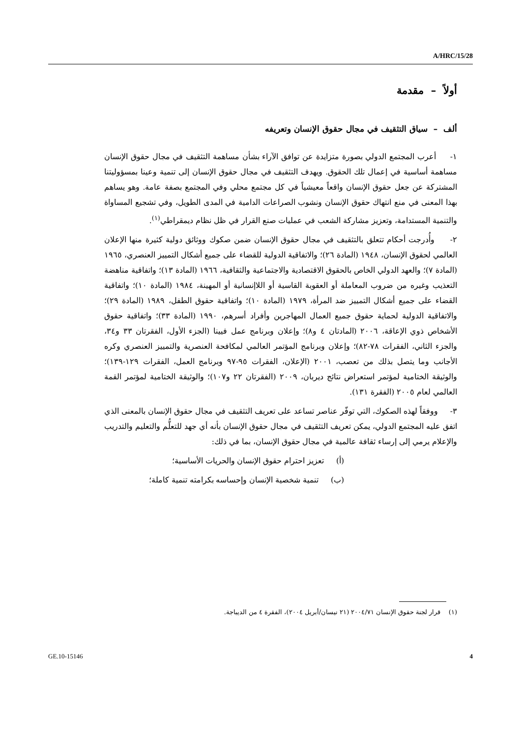A/HRC/15/28
أولاً – مقدمة
ألف – سياق التثقيف في مجال حقوق الإنسان وتعريفه
١- أعرب المجتمع الدولي بصورة متزايدة عن توافق الآراء بشأن مساهمة التثقيف في مجال حقوق الإنسان مساهمة أساسية في إعمال تلك الحقوق. ويهدف التثقيف في مجال حقوق الإنسان إلى تنمية وعينا بمسؤوليتنا المشتركة عن جعل حقوق الإنسان واقعاً معيشياً في كل مجتمع محلي وفي المجتمع بصفة عامة. وهو يساهم بهذا المعنى في منع انتهاك حقوق الإنسان ونشوب الصراعات الدامية في المدى الطويل، وفي تشجيع المساواة والتنمية المستدامة، وتعزيز مشاركة الشعب في عمليات صنع القرار في ظل نظام ديمقراطي<sup>(١)</sup>.
٢- وأُدرجت أحكام تتعلق بالتثقيف في مجال حقوق الإنسان ضمن صكوك ووثائق دولية كثيرة منها الإعلان العالمي لحقوق الإنسان، ١٩٤٨ (المادة ٢٦)؛ والاتفاقية الدولية للقضاء على جميع أشكال التمييز العنصري، ١٩٦٥ (المادة ٧)؛ والعهد الدولي الخاص بالحقوق الاقتصادية والاجتماعية والثقافية، ١٩٦٦ (المادة ١٣)؛ واتفاقية مناهضة التعذيب وغيره من ضروب المعاملة أو العقوبة القاسية أو اللاإنسانية أو المهينة، ١٩٨٤ (المادة ١٠)؛ واتفاقية القضاء على جميع أشكال التمييز ضد المرأة، ١٩٧٩ (المادة ١٠)؛ واتفاقية حقوق الطفل، ١٩٨٩ (المادة ٢٩)؛ والاتفاقية الدولية لحماية حقوق جميع العمال المهاجرين وأفراد أسرهم، ١٩٩٠ (المادة ٣٣)؛ واتفاقية حقوق الأشخاص ذوي الإعاقة، ٢٠٠٦ (المادتان ٤ و٨)؛ وإعلان وبرنامج عمل فيينا (الجزء الأول، الفقرتان ٣٣ و٣٤، والجزء الثاني، الفقرات ٧٨-٨٢)؛ وإعلان وبرنامج المؤتمر العالمي لمكافحة العنصرية والتمييز العنصري وكره الأجانب وما يتصل بذلك من تعصب، ٢٠٠١ (الإعلان، الفقرات ٩٥-٩٧ وبرنامج العمل، الفقرات ١٢٩-١٣٩)؛ والوثيقة الختامية لمؤتمر استعراض نتائج ديربان، ٢٠٠٩ (الفقرتان ٢٢ و١٠٧)؛ والوثيقة الختامية لمؤتمر القمة العالمي لعام ٢٠٠٥ (الفقرة ١٣١).
٣- ووفقاً لهذه الصكوك، التي توفّر عناصر تساعد على تعريف التثقيف في مجال حقوق الإنسان بالمعنى الذي اتفق عليه المجتمع الدولي، يمكن تعريف التثقيف في مجال حقوق الإنسان بأنه أي جهد للتعلُّم والتعليم والتدريب والإعلام يرمي إلى إرساء ثقافة عالمية في مجال حقوق الإنسان، بما في ذلك:
(أ) تعزيز احترام حقوق الإنسان والحريات الأساسية؛
(ب) تنمية شخصية الإنسان وإحساسه بكرامته تنمية كاملة؛
(١) قرار لجنة حقوق الإنسان ٢٠٠٤/٧١ (٢١ نيسان/أبريل ٢٠٠٤)، الفقرة ٤ من الديباجة.
GE.10-15146 4